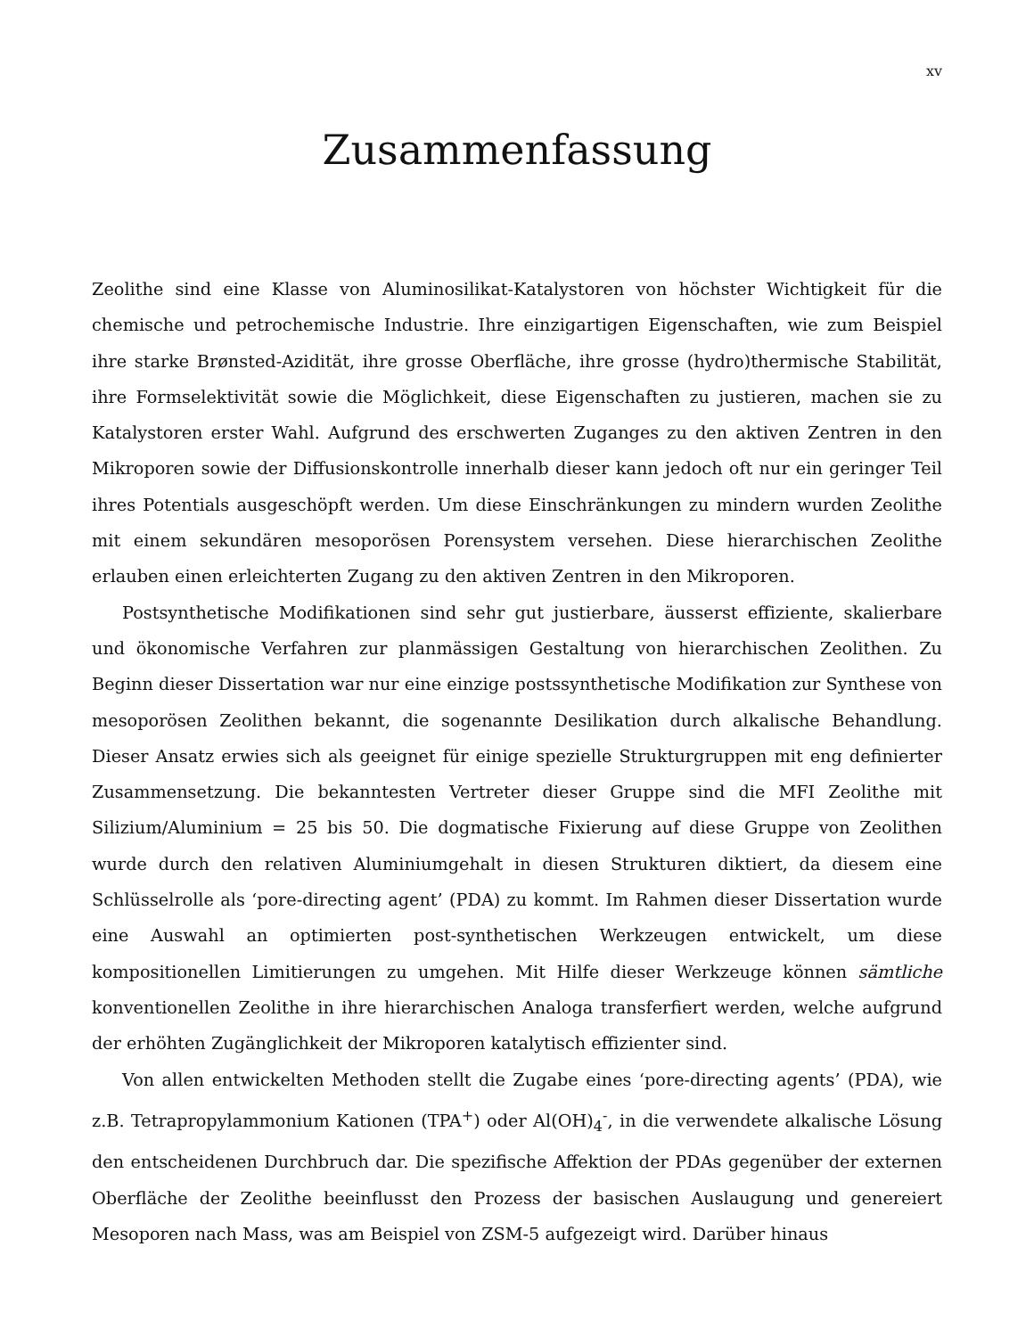xv
Zusammenfassung
Zeolithe sind eine Klasse von Aluminosilikat-Katalystoren von höchster Wichtigkeit für die chemische und petrochemische Industrie. Ihre einzigartigen Eigenschaften, wie zum Beispiel ihre starke Brønsted-Azidität, ihre grosse Oberfläche, ihre grosse (hydro)thermische Stabilität, ihre Formselektivität sowie die Möglichkeit, diese Eigenschaften zu justieren, machen sie zu Katalystoren erster Wahl. Aufgrund des erschwerten Zuganges zu den aktiven Zentren in den Mikroporen sowie der Diffusionskontrolle innerhalb dieser kann jedoch oft nur ein geringer Teil ihres Potentials ausgeschöpft werden. Um diese Einschränkungen zu mindern wurden Zeolithe mit einem sekundären mesoporösen Porensystem versehen. Diese hierarchischen Zeolithe erlauben einen erleichterten Zugang zu den aktiven Zentren in den Mikroporen.
Postsynthetische Modifikationen sind sehr gut justierbare, äusserst effiziente, skalierbare und ökonomische Verfahren zur planmässigen Gestaltung von hierarchischen Zeolithen. Zu Beginn dieser Dissertation war nur eine einzige postssynthetische Modifikation zur Synthese von mesoporösen Zeolithen bekannt, die sogenannte Desilikation durch alkalische Behandlung. Dieser Ansatz erwies sich als geeignet für einige spezielle Strukturgruppen mit eng definierter Zusammensetzung. Die bekanntesten Vertreter dieser Gruppe sind die MFI Zeolithe mit Silizium/Aluminium = 25 bis 50. Die dogmatische Fixierung auf diese Gruppe von Zeolithen wurde durch den relativen Aluminiumgehalt in diesen Strukturen diktiert, da diesem eine Schlüsselrolle als ‘pore-directing agent’ (PDA) zu kommt. Im Rahmen dieser Dissertation wurde eine Auswahl an optimierten post-synthetischen Werkzeugen entwickelt, um diese kompositionellen Limitierungen zu umgehen. Mit Hilfe dieser Werkzeuge können sämtliche konventionellen Zeolithe in ihre hierarchischen Analoga transferfiert werden, welche aufgrund der erhöhten Zugänglichkeit der Mikroporen katalytisch effizienter sind.
Von allen entwickelten Methoden stellt die Zugabe eines ‘pore-directing agents’ (PDA), wie z.B. Tetrapropylammonium Kationen (TPA<sup>+</sup>) oder Al(OH)<sub>4</sub><sup>-</sup>, in die verwendete alkalische Lösung den entscheidenen Durchbruch dar. Die spezifische Affektion der PDAs gegenüber der externen Oberfläche der Zeolithe beeinflusst den Prozess der basischen Auslaugung und genereiert Mesoporen nach Mass, was am Beispiel von ZSM-5 aufgezeigt wird. Darüber hinaus